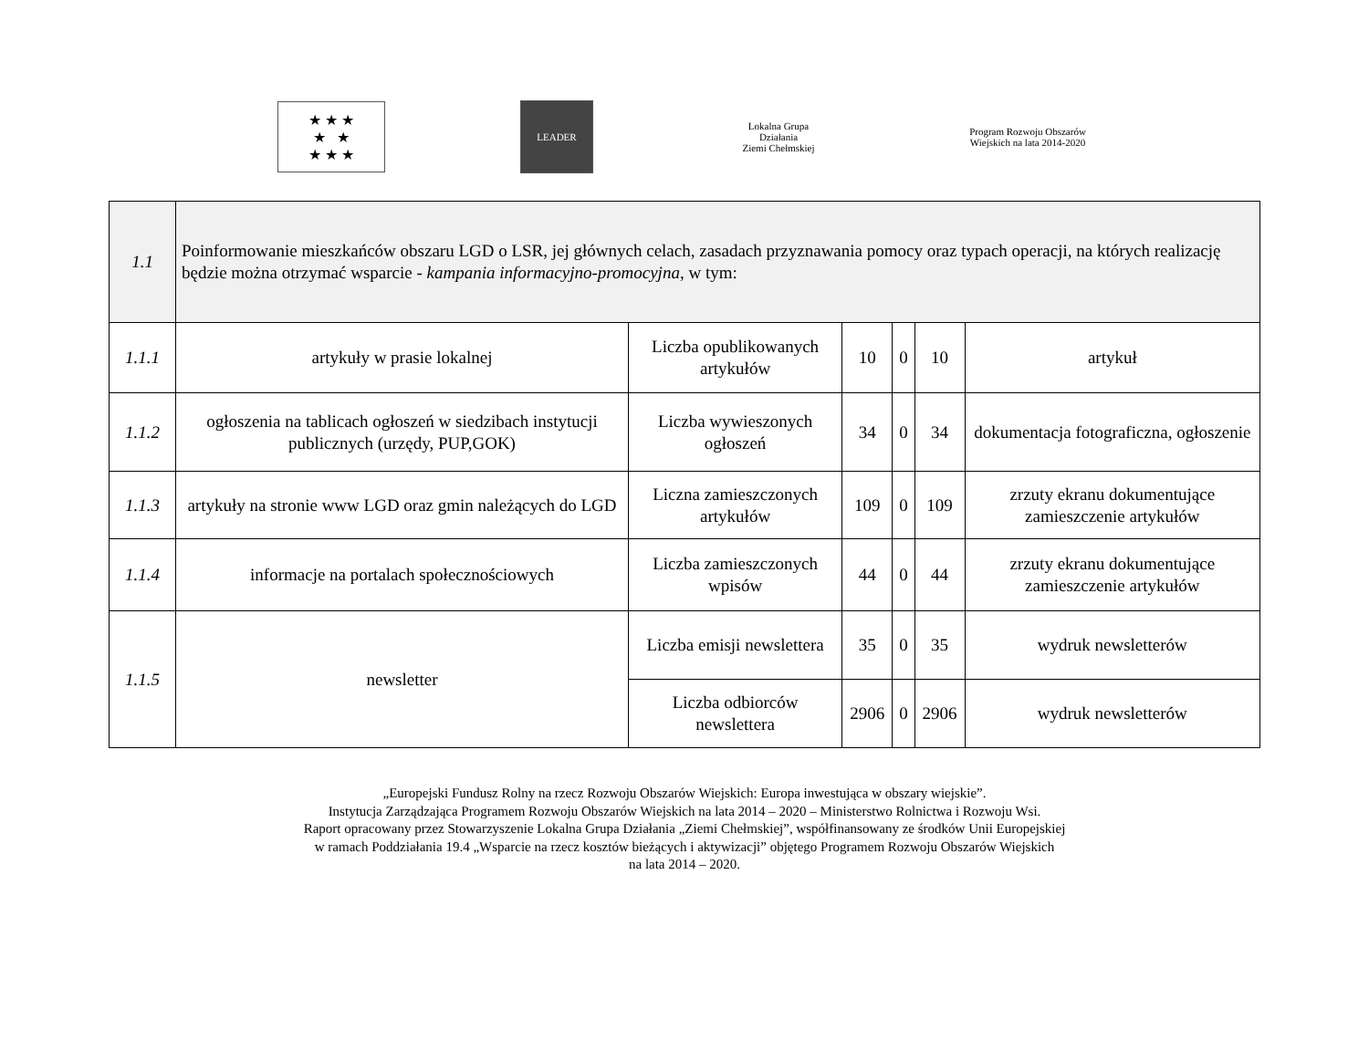★ ★ ★
★ ★
★ ★ ★
LEADER
Lokalna Grupa Działania
Ziemi Chełmskiej
Program Rozwoju Obszarów Wiejskich na lata 2014-2020
| 1.1 | Poinformowanie mieszkańców obszaru LGD o LSR, jej głównych celach, zasadach przyznawania pomocy oraz typach operacji, na których realizację będzie można otrzymać wsparcie - kampania informacyjno-promocyjna , w tym: | | | | | |
| 1.1.1 | artykuły w prasie lokalnej | Liczba opublikowanych artykułów | 10 | 0 | 10 | artykuł |
| 1.1.2 | ogłoszenia na tablicach ogłoszeń w siedzibach instytucji publicznych (urzędy, PUP,GOK) | Liczba wywieszonych ogłoszeń | 34 | 0 | 34 | dokumentacja fotograficzna, ogłoszenie |
| 1.1.3 | artykuły na stronie www LGD oraz gmin należących do LGD | Liczna zamieszczonych artykułów | 109 | 0 | 109 | zrzuty ekranu dokumentujące zamieszczenie artykułów |
| 1.1.4 | informacje na portalach społecznościowych | Liczba zamieszczonych wpisów | 44 | 0 | 44 | zrzuty ekranu dokumentujące zamieszczenie artykułów |
| 1.1.5 | newsletter | Liczba emisji newslettera | 35 | 0 | 35 | wydruk newsletterów |
| | | Liczba odbiorców newslettera | 2906 | 0 | 2906 | wydruk newsletterów |
„Europejski Fundusz Rolny na rzecz Rozwoju Obszarów Wiejskich: Europa inwestująca w obszary wiejskie”.
Instytucja Zarządzająca Programem Rozwoju Obszarów Wiejskich na lata 2014 – 2020 – Ministerstwo Rolnictwa i Rozwoju Wsi.
Raport opracowany przez Stowarzyszenie Lokalna Grupa Działania „Ziemi Chełmskiej”, współfinansowany ze środków Unii Europejskiej
w ramach Poddziałania 19.4 „Wsparcie na rzecz kosztów bieżących i aktywizacji” objętego Programem Rozwoju Obszarów Wiejskich
na lata 2014 – 2020.